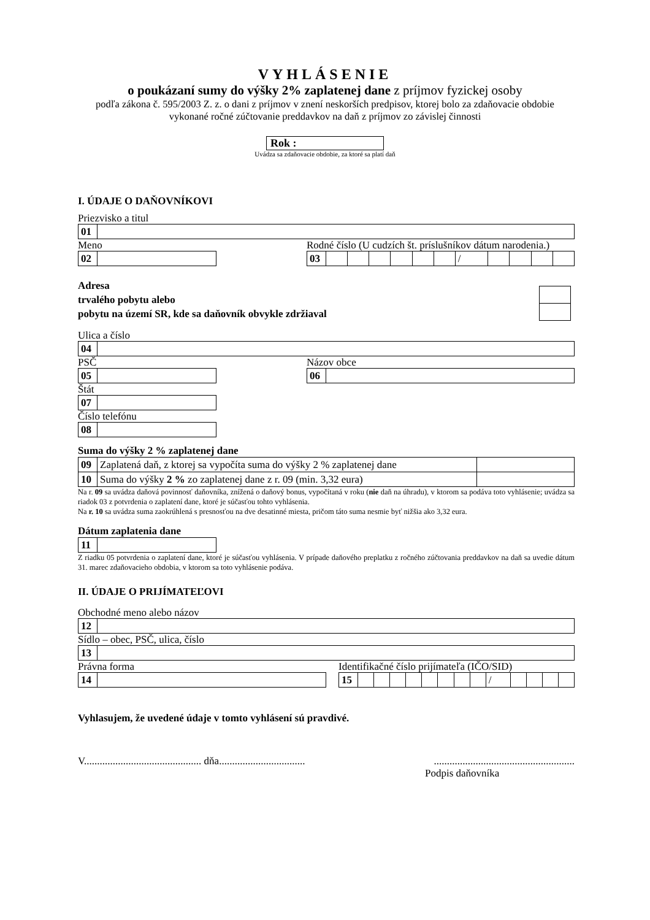VYHLÁSENIE
o poukázaní sumy do výšky 2% zaplatenej dane z príjmov fyzickej osoby
podľa zákona č. 595/2003 Z. z. o dani z príjmov v znení neskorších predpisov, ktorej bolo za zdaňovacie obdobie vykonané ročné zúčtovanie preddavkov na daň z príjmov zo závislej činnosti
Rok :
Uvádza sa zdaňovacie obdobie, za ktoré sa platí daň
I. ÚDAJE O DAŇOVNÍKOVI
Priezvisko a titul
| 01 | |
Meno
| 02 | |
Rodné číslo (U cudzích št. príslušníkov dátum narodenia.)
| 03 | | | | | | | / | | | | |
Adresa
trvalého pobytu alebo
pobytu na území SR, kde sa daňovník obvykle zdržiaval
Ulica a číslo
| 04 | |
PSČ
| 05 | |
Štát
| 07 | |
Číslo telefónu
| 08 | |
Názov obce
| 06 | |
Suma do výšky 2 % zaplatenej dane
| 09 | Zaplatená daň, z ktorej sa vypočíta suma do výšky 2 % zaplatenej dane | |
| 10 | Suma do výšky 2 % zo zaplatenej dane z r. 09 (min. 3,32 eura) | |
Na r. 09 sa uvádza daňová povinnosť daňovníka, znížená o daňový bonus, vypočítaná v roku (nie daň na úhradu), v ktorom sa podáva toto vyhlásenie; uvádza sa riadok 03 z potvrdenia o zaplatení dane, ktoré je súčasťou tohto vyhlásenia.
Na r. 10 sa uvádza suma zaokrúhlená s presnosťou na dve desatinné miesta, pričom táto suma nesmie byť nižšia ako 3,32 eura.
Dátum zaplatenia dane
| 11 | |
Z riadku 05 potvrdenia o zaplatení dane, ktoré je súčasťou vyhlásenia. V prípade daňového preplatku z ročného zúčtovania preddavkov na daň sa uvedie dátum 31. marec zdaňovacieho obdobia, v ktorom sa toto vyhlásenie podáva.
II. ÚDAJE O PRIJÍMATEĽOVI
Obchodné meno alebo názov
| 12 | |
Sídlo – obec, PSČ, ulica, číslo
| 13 | |
Právna forma
| 14 | |
Identifikačné číslo prijímateľa (IČO/SID)
| 15 | | | | | | | | | / | | | | |
Vyhlasujem, že uvedené údaje v tomto vyhlásení sú pravdivé.
V............................................. dňa.......................................................................................
Podpis daňovníka